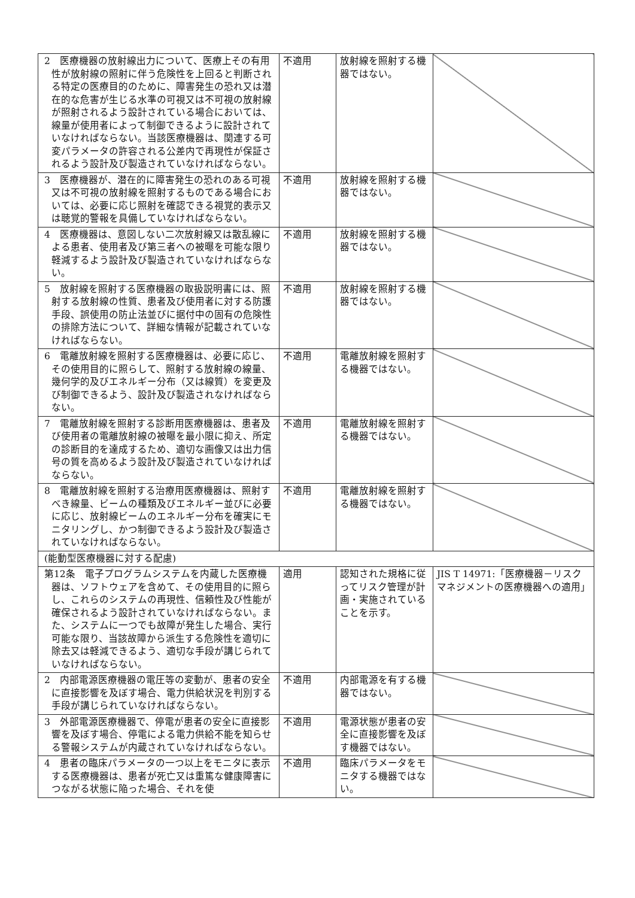| 2 医療機器の放射線出力について、医療上その有用性が放射線の照射に伴う危険性を上回ると判断される特定の医療目的のために、障害発生の恐れ又は潜在的な危害が生じる水準の可視又は不可視の放射線が照射されるよう設計されている場合においては、線量が使用者によって制御できるように設計されていなければならない。当該医療機器は、関連する可変パラメータの許容される公差内で再現性が保証されるよう設計及び製造されていなければならない。 | 不適用 | 放射線を照射する機器ではない。 | |
| 3 医療機器が、潜在的に障害発生の恐れのある可視又は不可視の放射線を照射するものである場合においては、必要に応じ照射を確認できる視覚的表示又は聴覚的警報を具備していなければならない。 | 不適用 | 放射線を照射する機器ではない。 | |
| 4 医療機器は、意図しない二次放射線又は散乱線による患者、使用者及び第三者への被曝を可能な限り軽減するよう設計及び製造されていなければならない。 | 不適用 | 放射線を照射する機器ではない。 | |
| 5 放射線を照射する医療機器の取扱説明書には、照射する放射線の性質、患者及び使用者に対する防護手段、誤使用の防止法並びに据付中の固有の危険性の排除方法について、詳細な情報が記載されていなければならない。 | 不適用 | 放射線を照射する機器ではない。 | |
| 6 電離放射線を照射する医療機器は、必要に応じ、その使用目的に照らして、照射する放射線の線量、幾何学的及びエネルギー分布（又は線質）を変更及び制御できるよう、設計及び製造されなければならない。 | 不適用 | 電離放射線を照射する機器ではない。 | |
| 7 電離放射線を照射する診断用医療機器は、患者及び使用者の電離放射線の被曝を最小限に抑え、所定の診断目的を達成するため、適切な画像又は出力信号の質を高めるよう設計及び製造されていなければならない。 | 不適用 | 電離放射線を照射する機器ではない。 | |
| 8 電離放射線を照射する治療用医療機器は、照射すべき線量、ビームの種類及びエネルギー並びに必要に応じ、放射線ビームのエネルギー分布を確実にモニタリングし、かつ制御できるよう設計及び製造されていなければならない。 | 不適用 | 電離放射線を照射する機器ではない。 | |
| (能動型医療機器に対する配慮) | | | |
| 第12条 電子プログラムシステムを内蔵した医療機器は、ソフトウェアを含めて、その使用目的に照らし、これらのシステムの再現性、信頼性及び性能が確保されるよう設計されていなければならない。また、システムに一つでも故障が発生した場合、実行可能な限り、当該故障から派生する危険性を適切に除去又は軽減できるよう、適切な手段が講じられていなければならない。 | 適用 | 認知された規格に従ってリスク管理が計画・実施されていることを示す。 | JIS T 14971:「医療機器－リスクマネジメントの医療機器への適用」 |
| 2 内部電源医療機器の電圧等の変動が、患者の安全に直接影響を及ぼす場合、電力供給状況を判別する手段が講じられていなければならない。 | 不適用 | 内部電源を有する機器ではない。 | |
| 3 外部電源医療機器で、停電が患者の安全に直接影響を及ぼす場合、停電による電力供給不能を知らせる警報システムが内蔵されていなければならない。 | 不適用 | 電源状態が患者の安全に直接影響を及ぼす機器ではない。 | |
| 4 患者の臨床パラメータの一つ以上をモニタに表示する医療機器は、患者が死亡又は重篤な健康障害につながる状態に陥った場合、それを使 | 不適用 | 臨床パラメータをモニタする機器ではない。 | |